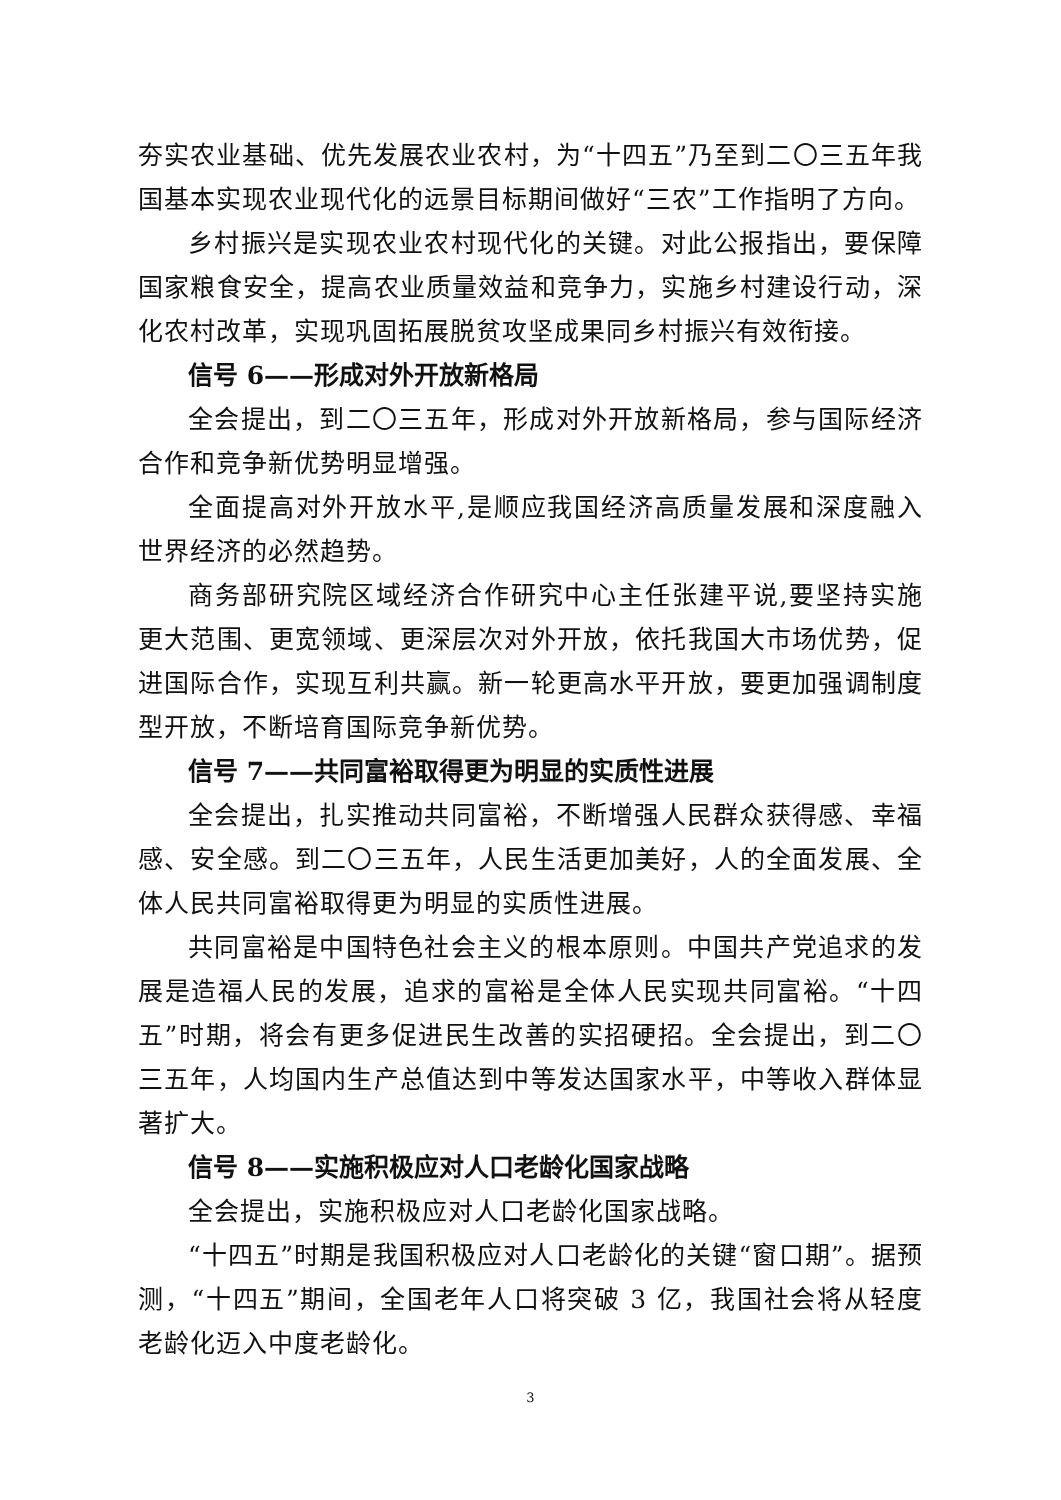夯实农业基础、优先发展农业农村，为“十四五”乃至到二〇三五年我国基本实现农业现代化的远景目标期间做好“三农”工作指明了方向。
乡村振兴是实现农业农村现代化的关键。对此公报指出，要保障国家粮食安全，提高农业质量效益和竞争力，实施乡村建设行动，深化农村改革，实现巩固拓展脱贫攻坚成果同乡村振兴有效衔接。
信号 6——形成对外开放新格局
全会提出，到二〇三五年，形成对外开放新格局，参与国际经济合作和竞争新优势明显增强。
全面提高对外开放水平,是顺应我国经济高质量发展和深度融入世界经济的必然趋势。
商务部研究院区域经济合作研究中心主任张建平说,要坚持实施更大范围、更宽领域、更深层次对外开放，依托我国大市场优势，促进国际合作，实现互利共赢。新一轮更高水平开放，要更加强调制度型开放，不断培育国际竞争新优势。
信号 7——共同富裕取得更为明显的实质性进展
全会提出，扎实推动共同富裕，不断增强人民群众获得感、幸福感、安全感。到二〇三五年，人民生活更加美好，人的全面发展、全体人民共同富裕取得更为明显的实质性进展。
共同富裕是中国特色社会主义的根本原则。中国共产党追求的发展是造福人民的发展，追求的富裕是全体人民实现共同富裕。“十四五”时期，将会有更多促进民生改善的实招硬招。全会提出，到二〇三五年，人均国内生产总值达到中等发达国家水平，中等收入群体显著扩大。
信号 8——实施积极应对人口老龄化国家战略
全会提出，实施积极应对人口老龄化国家战略。
“十四五”时期是我国积极应对人口老龄化的关键“窗口期”。据预测，“十四五”期间，全国老年人口将突破 3 亿，我国社会将从轻度老龄化迈入中度老龄化。
3